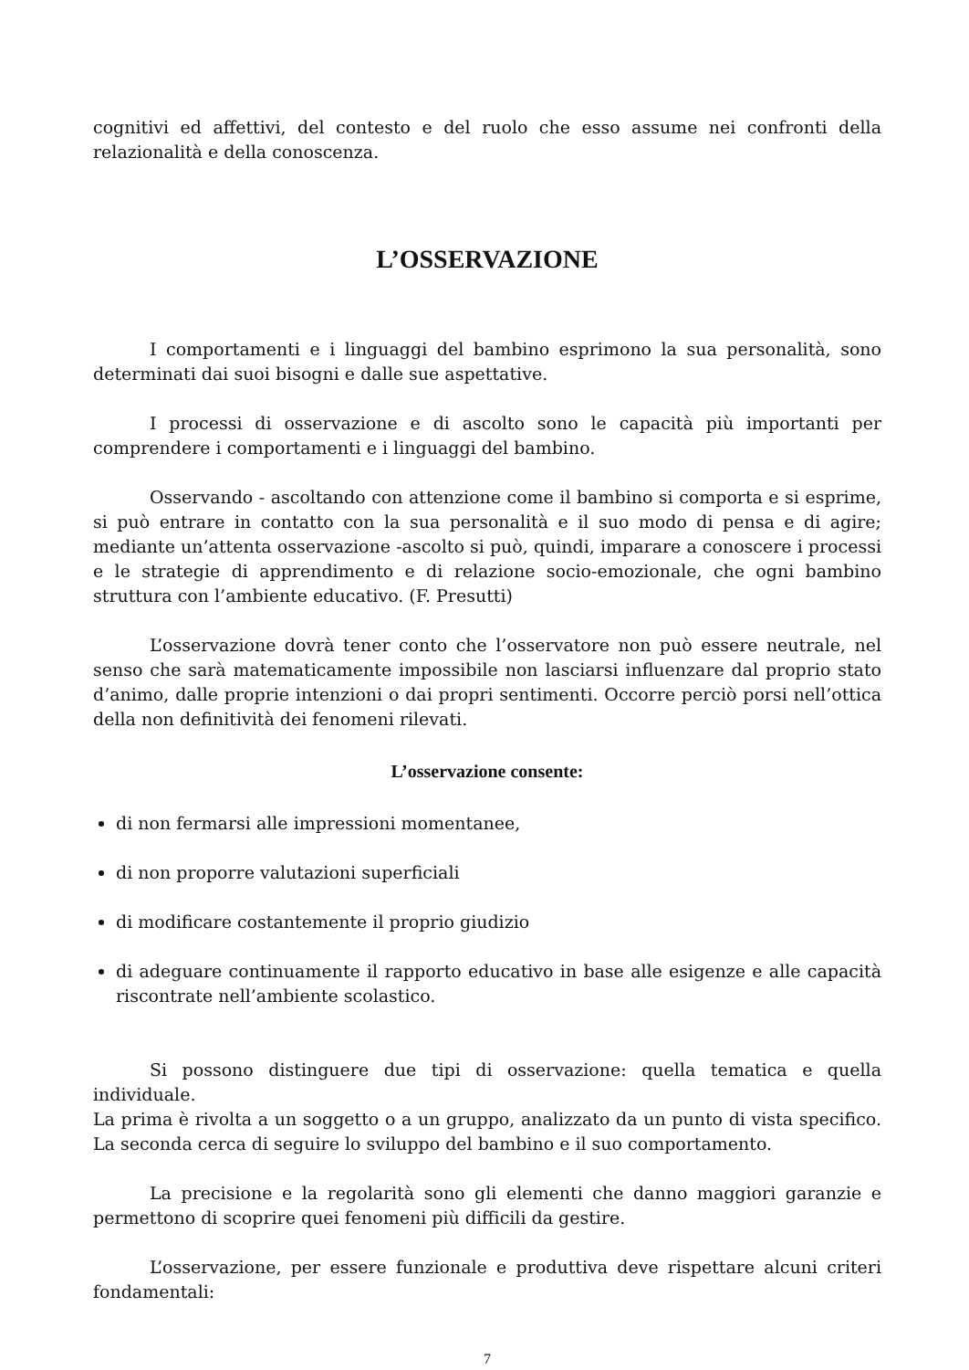cognitivi ed affettivi, del contesto e del ruolo che esso assume nei confronti della relazionalità e della conoscenza.
L’OSSERVAZIONE
I comportamenti e i linguaggi del bambino esprimono la sua personalità, sono determinati dai suoi bisogni e dalle sue aspettative.
I processi di osservazione e di ascolto sono le capacità più importanti per comprendere i comportamenti e i linguaggi del bambino.
Osservando - ascoltando con attenzione come il bambino si comporta e si esprime, si può entrare in contatto con la sua personalità e il suo modo di pensa e di agire; mediante un’attenta osservazione -ascolto si può, quindi, imparare a conoscere i processi e le strategie di apprendimento e di relazione socio-emozionale, che ogni bambino struttura con l’ambiente educativo. (F. Presutti)
L’osservazione dovrà tener conto che l’osservatore non può essere neutrale, nel senso che sarà matematicamente impossibile non lasciarsi influenzare dal proprio stato d’animo, dalle proprie intenzioni o dai propri sentimenti. Occorre perciò porsi nell’ottica della non definitività dei fenomeni rilevati.
L’osservazione consente:
di non fermarsi alle impressioni momentanee,
di non proporre valutazioni superficiali
di modificare costantemente il proprio giudizio
di adeguare continuamente il rapporto educativo in base alle esigenze e alle capacità riscontrate nell’ambiente scolastico.
Si possono distinguere due tipi di osservazione: quella tematica e quella individuale.
La prima è rivolta a un soggetto o a un gruppo, analizzato da un punto di vista specifico. La seconda cerca di seguire lo sviluppo del bambino e il suo comportamento.
La precisione e la regolarità sono gli elementi che danno maggiori garanzie e permettono di scoprire quei fenomeni più difficili da gestire.
L’osservazione, per essere funzionale e produttiva deve rispettare alcuni criteri fondamentali:
7